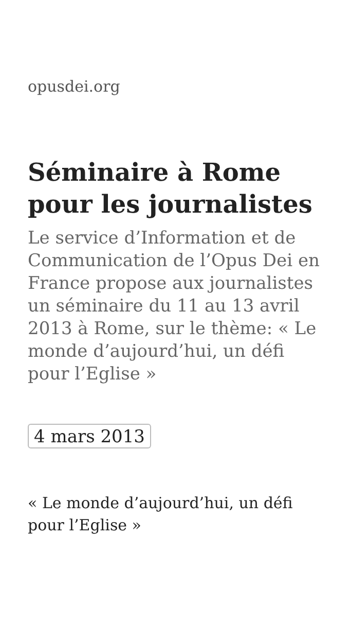opusdei.org
Séminaire à Rome pour les journalistes
Le service d’Information et de Communication de l’Opus Dei en France propose aux journalistes un séminaire du 11 au 13 avril 2013 à Rome, sur le thème: « Le monde d’aujourd’hui, un défi pour l’Eglise »
4 mars 2013
« Le monde d’aujourd’hui, un défi pour l’Eglise »